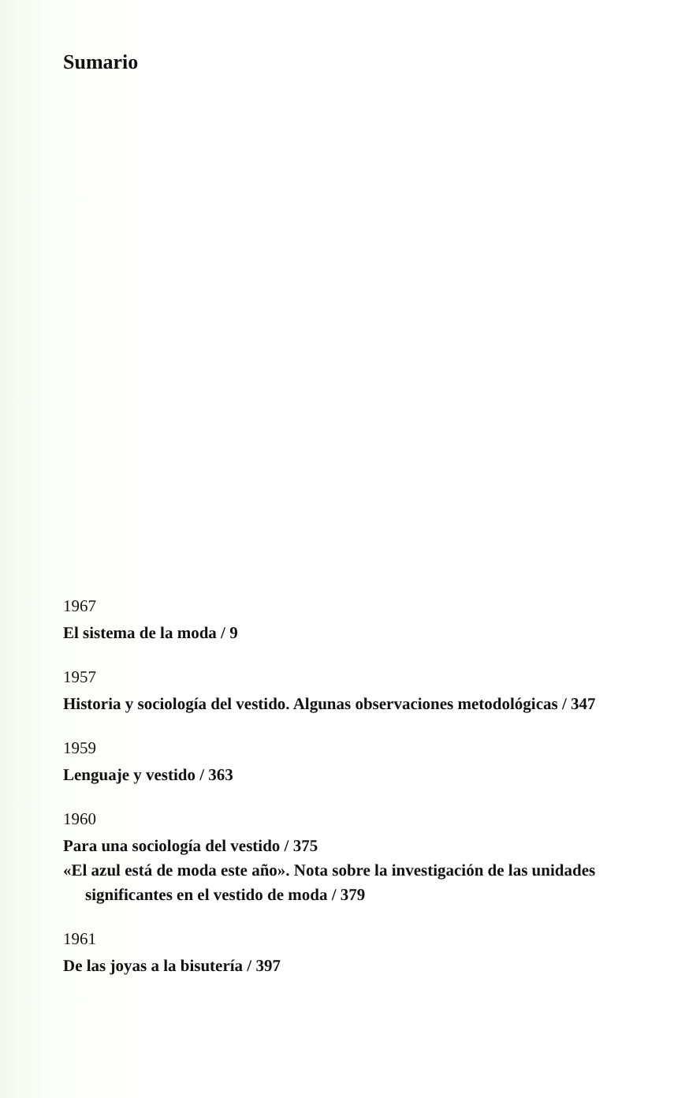Sumario
1967
El sistema de la moda / 9
1957
Historia y sociología del vestido. Algunas observaciones metodológicas / 347
1959
Lenguaje y vestido / 363
1960
Para una sociología del vestido / 375
«El azul está de moda este año». Nota sobre la investigación de las unidades significantes en el vestido de moda / 379
1961
De las joyas a la bisutería / 397